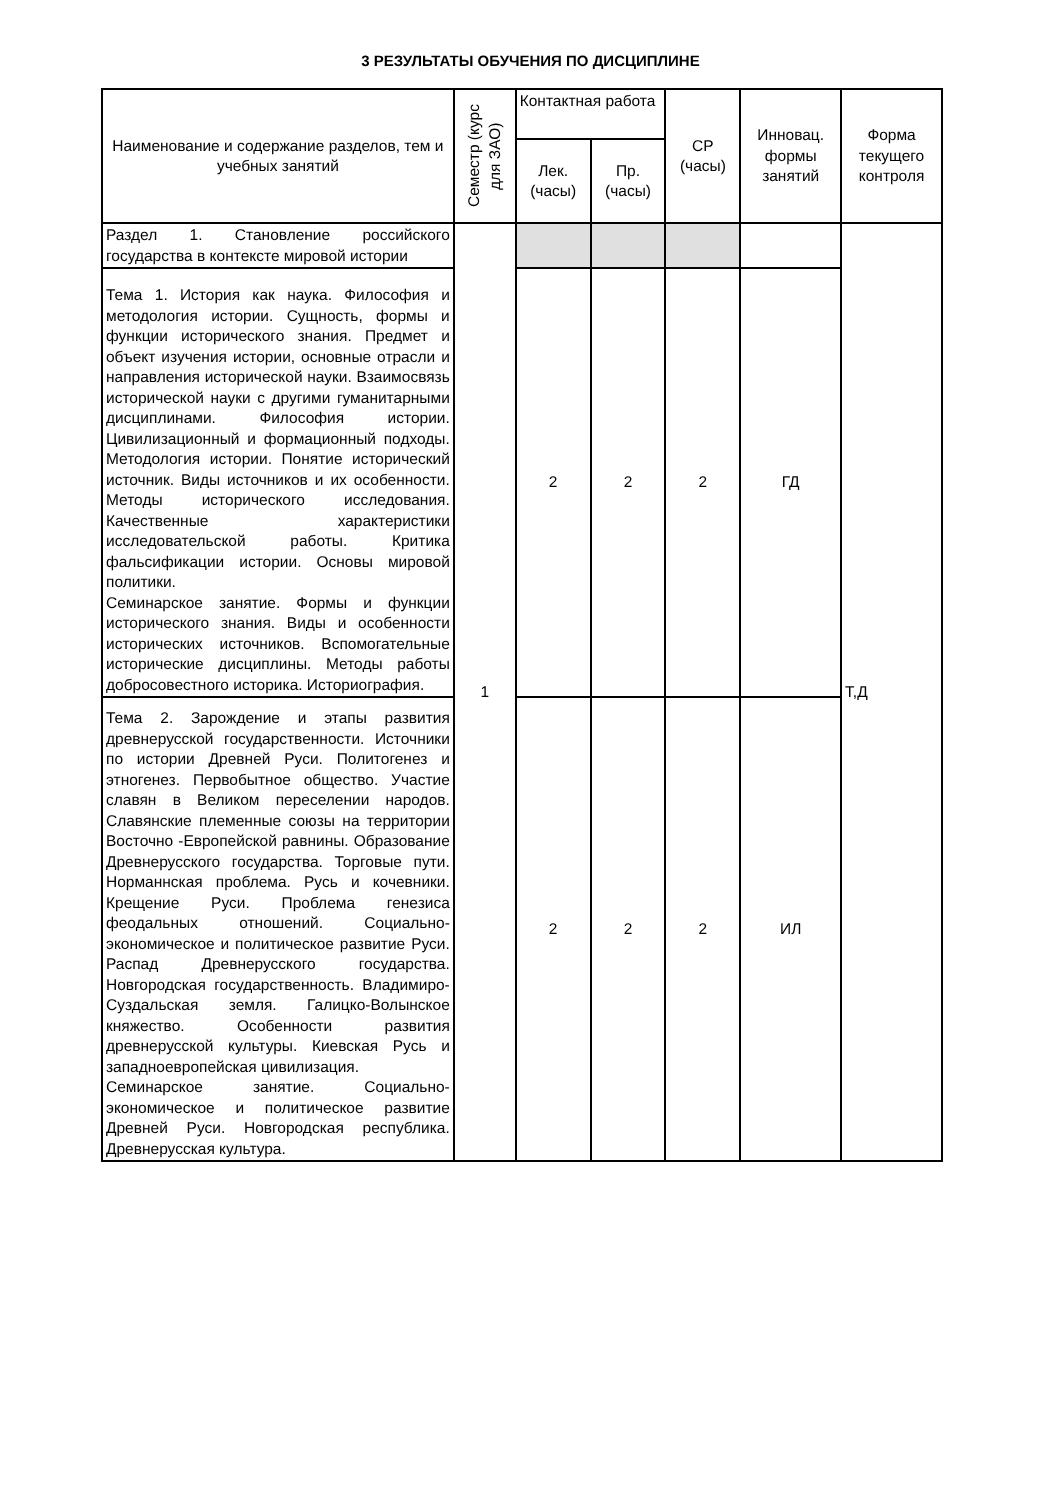3 РЕЗУЛЬТАТЫ ОБУЧЕНИЯ ПО ДИСЦИПЛИНЕ
| Наименование и содержание разделов, тем и учебных занятий | Семестр (курс для ЗАО) | Контактная работа | | СР (часы) | Инновац. формы занятий | Форма текущего контроля |
| --- | --- | --- | --- | --- | --- | --- |
| | | Лек. (часы) | Пр. (часы) | | | |
| Раздел 1. Становление российского государства в контексте мировой истории | 1 | | | | | Т,Д |
| Тема 1. История как наука. Философия и методология истории. Сущность, формы и функции исторического знания. Предмет и объект изучения истории, основные отрасли и направления исторической науки. Взаимосвязь исторической науки с другими гуманитарными дисциплинами. Философия истории. Цивилизационный и формационный подходы. Методология истории. Понятие исторический источник. Виды источников и их особенности. Методы исторического исследования. Качественные характеристики исследовательской работы. Критика фальсификации истории. Основы мировой политики. Семинарское занятие. Формы и функции исторического знания. Виды и особенности исторических источников. Вспомогательные исторические дисциплины. Методы работы добросовестного историка. Историография. | | 2 | 2 | 2 | ГД | |
| Тема 2. Зарождение и этапы развития древнерусской государственности. Источники по истории Древней Руси. Политогенез и этногенез. Первобытное общество. Участие славян в Великом переселении народов. Славянские племенные союзы на территории Восточно -Европейской равнины. Образование Древнерусского государства. Торговые пути. Норманнская проблема. Русь и кочевники. Крещение Руси. Проблема генезиса феодальных отношений. Социально-экономическое и политическое развитие Руси. Распад Древнерусского государства. Новгородская государственность. Владимиро- Суздальская земля. Галицко-Волынское княжество. Особенности развития древнерусской культуры. Киевская Русь и западноевропейская цивилизация. Семинарское занятие. Социально-экономическое и политическое развитие Древней Руси. Новгородская республика. Древнерусская культура. | | 2 | 2 | 2 | ИЛ | |